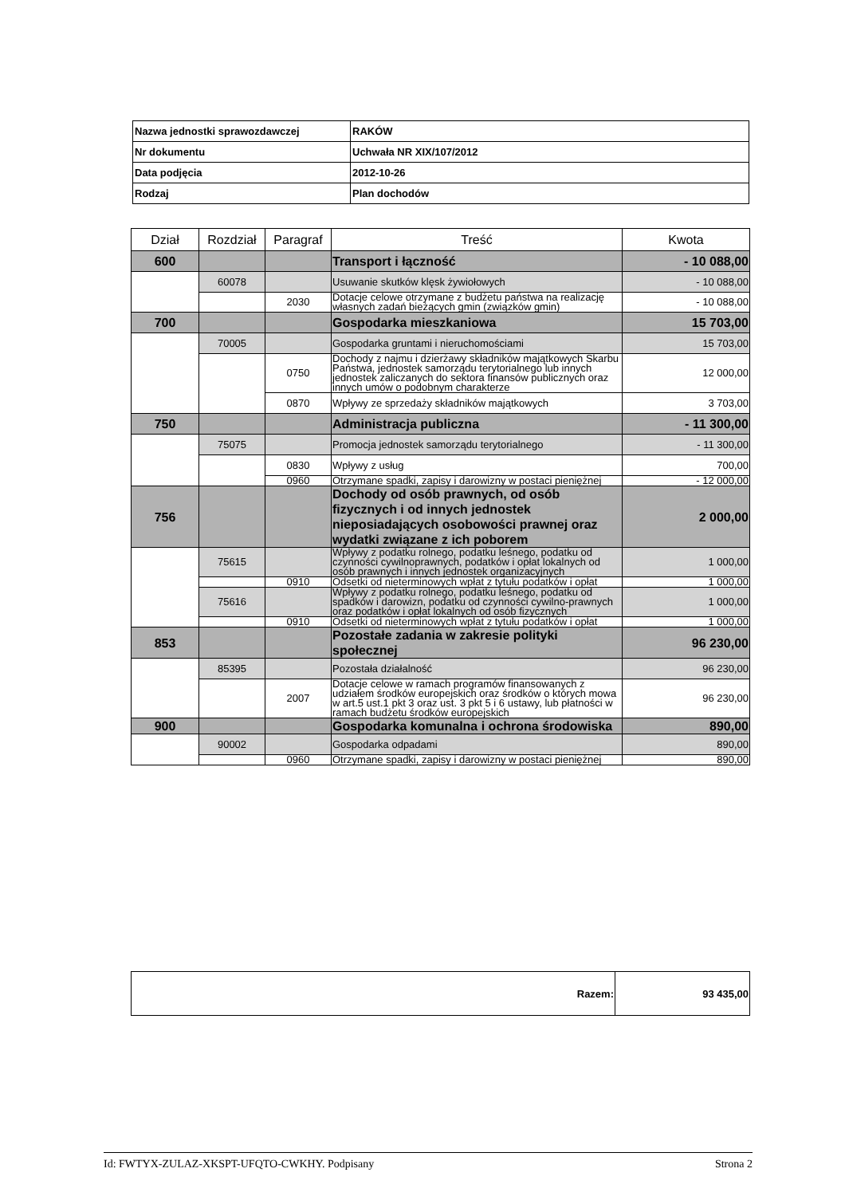| Nazwa jednostki sprawozdawczej | RAKÓW |
| Nr dokumentu | Uchwała NR XIX/107/2012 |
| Data podjęcia | 2012-10-26 |
| Rodzaj | Plan dochodów |
| Dział | Rozdział | Paragraf | Treść | Kwota |
| --- | --- | --- | --- | --- |
| 600 | | | Transport i łączność | - 10 088,00 |
| | 60078 | | Usuwanie skutków klęsk żywiołowych | - 10 088,00 |
| | | 2030 | Dotacje celowe otrzymane z budżetu państwa na realizację własnych zadań bieżących gmin (związków gmin) | - 10 088,00 |
| 700 | | | Gospodarka mieszkaniowa | 15 703,00 |
| | 70005 | | Gospodarka gruntami i nieruchomościami | 15 703,00 |
| | | 0750 | Dochody z najmu i dzierżawy składników majątkowych Skarbu Państwa, jednostek samorządu terytorialnego lub innych jednostek zaliczanych do sektora finansów publicznych oraz innych umów o podobnym charakterze | 12 000,00 |
| | | 0870 | Wpływy ze sprzedaży składników majątkowych | 3 703,00 |
| 750 | | | Administracja publiczna | - 11 300,00 |
| | 75075 | | Promocja jednostek samorządu terytorialnego | - 11 300,00 |
| | | 0830 | Wpływy z usług | 700,00 |
| | | 0960 | Otrzymane spadki, zapisy i darowizny w postaci pieniężnej | - 12 000,00 |
| 756 | | | Dochody od osób prawnych, od osób fizycznych i od innych jednostek nieposiadających osobowości prawnej oraz wydatki związane z ich poborem | 2 000,00 |
| | 75615 | | Wpływy z podatku rolnego, podatku leśnego, podatku od czynności cywilnoprawnych, podatków i opłat lokalnych od osób prawnych i innych jednostek organizacyjnych | 1 000,00 |
| | | 0910 | Odsetki od nieterminowych wpłat z tytułu podatków i opłat | 1 000,00 |
| | 75616 | | Wpływy z podatku rolnego, podatku leśnego, podatku od spadków i darowizn, podatku od czynności cywilno-prawnych oraz podatków i opłat lokalnych od osób fizycznych | 1 000,00 |
| | | 0910 | Odsetki od nieterminowych wpłat z tytułu podatków i opłat | 1 000,00 |
| 853 | | | Pozostałe zadania w zakresie polityki społecznej | 96 230,00 |
| | 85395 | | Pozostała działalność | 96 230,00 |
| | | 2007 | Dotacje celowe w ramach programów finansowanych z udziałem środków europejskich oraz środków o których mowa w art.5 ust.1 pkt 3 oraz ust. 3 pkt 5 i 6 ustawy, lub płatności w ramach budżetu środków europejskich | 96 230,00 |
| 900 | | | Gospodarka komunalna i ochrona środowiska | 890,00 |
| | 90002 | | Gospodarka odpadami | 890,00 |
| | | 0960 | Otrzymane spadki, zapisy i darowizny w postaci pieniężnej | 890,00 |
| Razem: | 93 435,00 |
Id: FWTYX-ZULAZ-XKSPT-UFQTO-CWKHY. Podpisany Strona 2